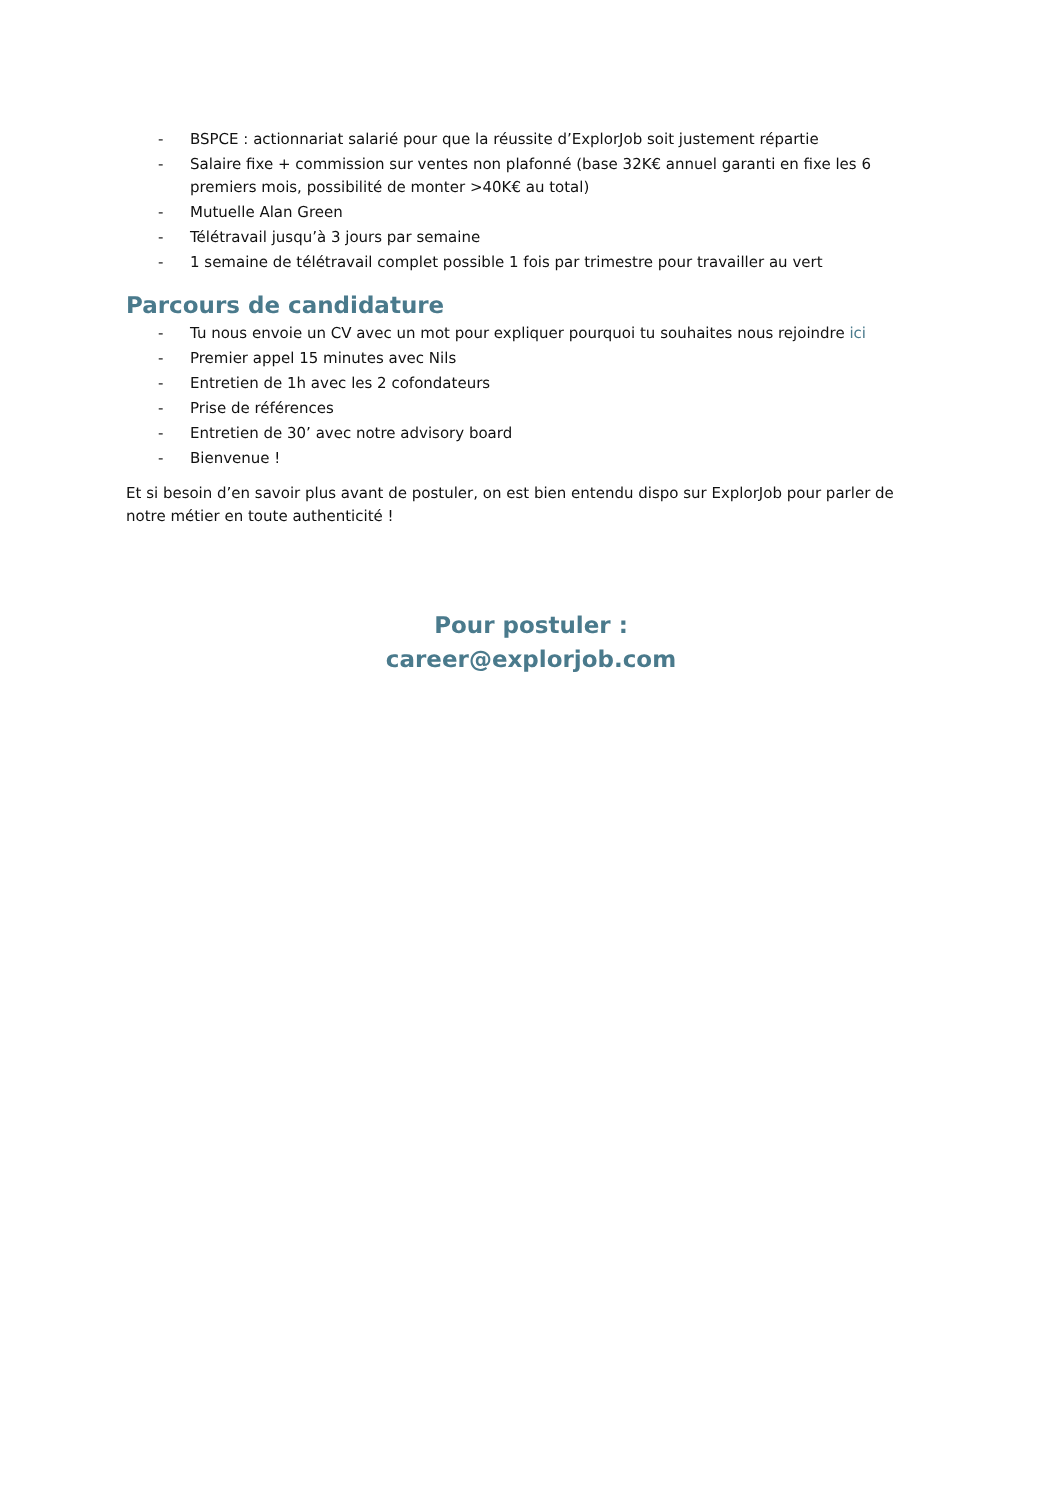- BSPCE : actionnariat salarié pour que la réussite d’ExplorJob soit justement répartie
- Salaire fixe + commission sur ventes non plafonné (base 32K€ annuel garanti en fixe les 6 premiers mois, possibilité de monter >40K€ au total)
- Mutuelle Alan Green
- Télétravail jusqu’à 3 jours par semaine
- 1 semaine de télétravail complet possible 1 fois par trimestre pour travailler au vert
Parcours de candidature
- Tu nous envoie un CV avec un mot pour expliquer pourquoi tu souhaites nous rejoindre ici
- Premier appel 15 minutes avec Nils
- Entretien de 1h avec les 2 cofondateurs
- Prise de références
- Entretien de 30’ avec notre advisory board
- Bienvenue !
Et si besoin d’en savoir plus avant de postuler, on est bien entendu dispo sur ExplorJob pour parler de notre métier en toute authenticité !
Pour postuler :
career@explorjob.com